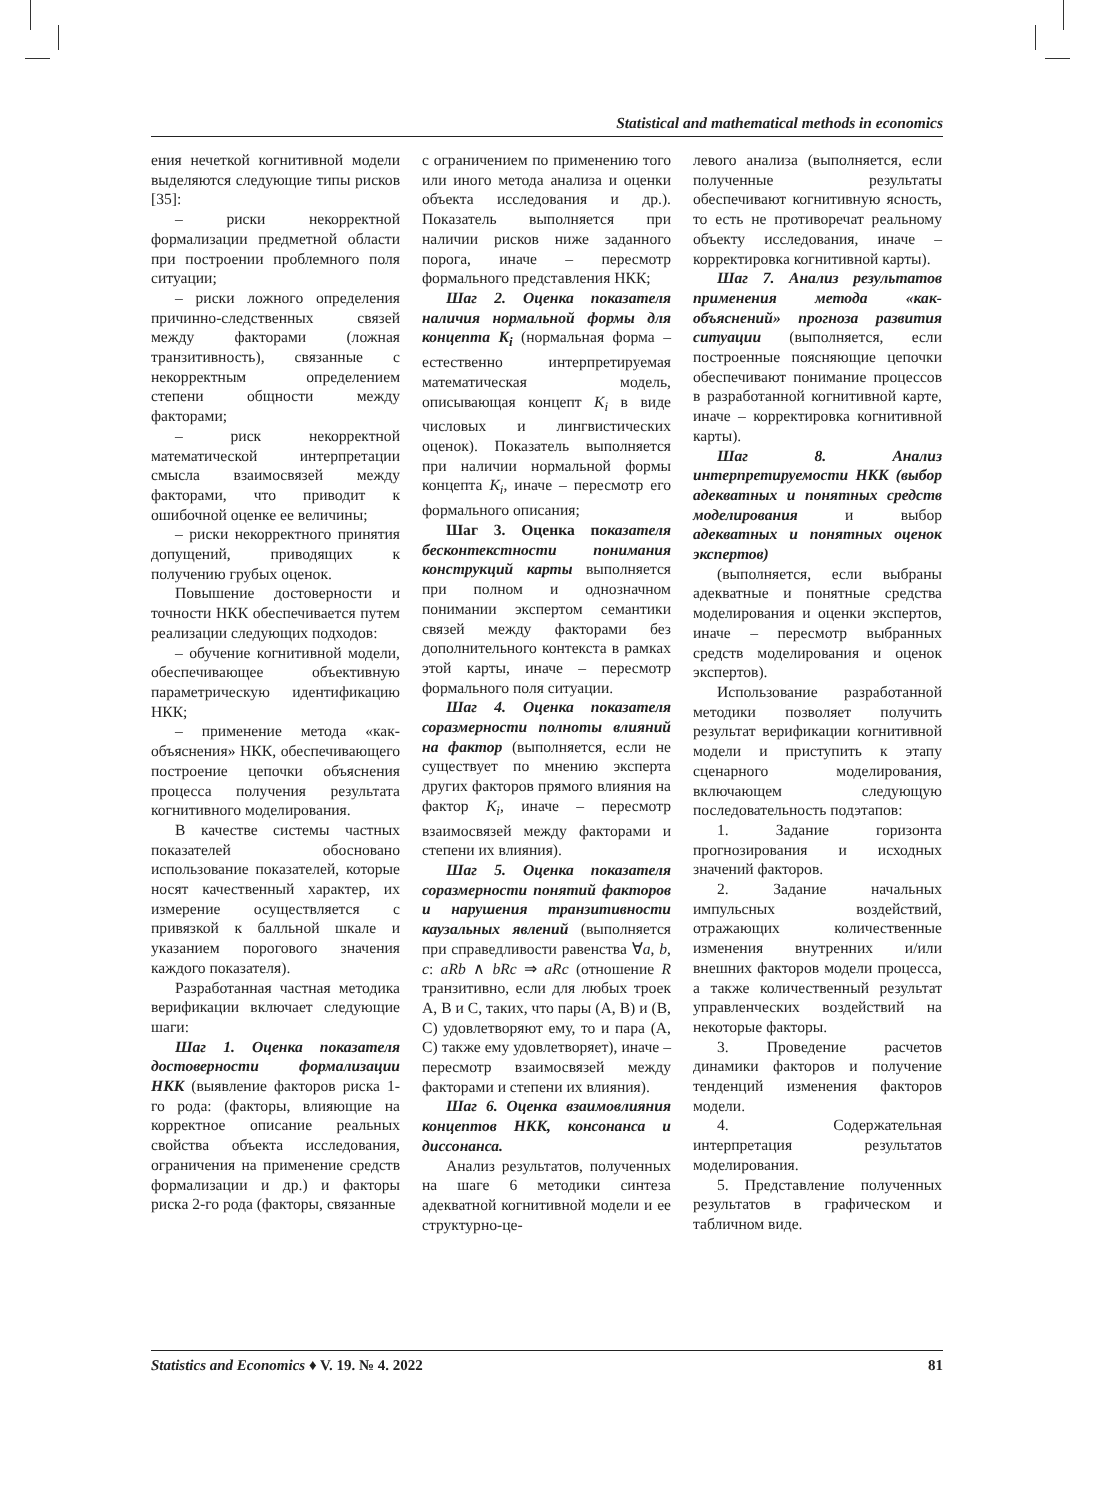Statistical and mathematical methods in economics
ения нечеткой когнитивной модели выделяются следующие типы рисков [35]:
– риски некорректной формализации предметной области при построении проблемного поля ситуации;
– риски ложного определения причинно-следственных связей между факторами (ложная транзитивность), связанные с некорректным определением степени общности между факторами;
– риск некорректной математической интерпретации смысла взаимосвязей между факторами, что приводит к ошибочной оценке ее величины;
– риски некорректного принятия допущений, приводящих к получению грубых оценок.
Повышение достоверности и точности НКК обеспечивается путем реализации следующих подходов:
– обучение когнитивной модели, обеспечивающее объективную параметрическую идентификацию НКК;
– применение метода «как-объяснения» НКК, обеспечивающего построение цепочки объяснения процесса получения результата когнитивного моделирования.
В качестве системы частных показателей обосновано использование показателей, которые носят качественный характер, их измерение осуществляется с привязкой к балльной шкале и указанием порогового значения каждого показателя).
Разработанная частная методика верификации включает следующие шаги:
Шаг 1. Оценка показателя достоверности формализации НКК (выявление факторов риска 1-го рода: (факторы, влияющие на корректное описание реальных свойства объекта исследования, ограничения на применение средств формализации и др.) и факторы риска 2-го рода (факторы, связанные
с ограничением по применению того или иного метода анализа и оценки объекта исследования и др.). Показатель выполняется при наличии рисков ниже заданного порога, иначе – пересмотр формального представления НКК;
Шаг 2. Оценка показателя наличия нормальной формы для концепта K<sub>i</sub> (нормальная форма – естественно интерпретируемая математическая модель, описывающая концепт K<sub>i</sub> в виде числовых и лингвистических оценок). Показатель выполняется при наличии нормальной формы концепта K<sub>i</sub>, иначе – пересмотр его формального описания;
Шаг 3. Оценка показателя бесконтекстности понимания конструкций карты выполняется при полном и однозначном понимании экспертом семантики связей между факторами без дополнительного контекста в рамках этой карты, иначе – пересмотр формального поля ситуации.
Шаг 4. Оценка показателя соразмерности полноты влияний на фактор (выполняется, если не существует по мнению эксперта других факторов прямого влияния на фактор K<sub>i</sub>, иначе – пересмотр взаимосвязей между факторами и степени их влияния).
Шаг 5. Оценка показателя соразмерности понятий факторов и нарушения транзитивности каузальных явлений (выполняется при справедливости равенства ∀a, b, c: aRb ∧ bRc ⇒ aRc (отношение R транзитивно, если для любых троек A, B и C, таких, что пары (A, B) и (B, C) удовлетворяют ему, то и пара (A, C) также ему удовлетворяет), иначе – пересмотр взаимосвязей между факторами и степени их влияния).
Шаг 6. Оценка взаимовлияния концептов НКК, консонанса и диссонанса.
Анализ результатов, полученных на шаге 6 методики синтеза адекватной когнитивной модели и ее структурно-це-
левого анализа (выполняется, если полученные результаты обеспечивают когнитивную ясность, то есть не противоречат реальному объекту исследования, иначе – корректировка когнитивной карты).
Шаг 7. Анализ результатов применения метода «как-объяснений» прогноза развития ситуации (выполняется, если построенные поясняющие цепочки обеспечивают понимание процессов в разработанной когнитивной карте, иначе – корректировка когнитивной карты).
Шаг 8. Анализ интерпретируемости НКК (выбор адекватных и понятных средств моделирования и выбор адекватных и понятных оценок экспертов)
(выполняется, если выбраны адекватные и понятные средства моделирования и оценки экспертов, иначе – пересмотр выбранных средств моделирования и оценок экспертов).
Использование разработанной методики позволяет получить результат верификации когнитивной модели и приступить к этапу сценарного моделирования, включающем следующую последовательность подэтапов:
1. Задание горизонта прогнозирования и исходных значений факторов.
2. Задание начальных импульсных воздействий, отражающих количественные изменения внутренних и/или внешних факторов модели процесса, а также количественный результат управленческих воздействий на некоторые факторы.
3. Проведение расчетов динамики факторов и получение тенденций изменения факторов модели.
4. Содержательная интерпретация результатов моделирования.
5. Представление полученных результатов в графическом и табличном виде.
Statistics and Economics ♦ V. 19. № 4. 2022 81